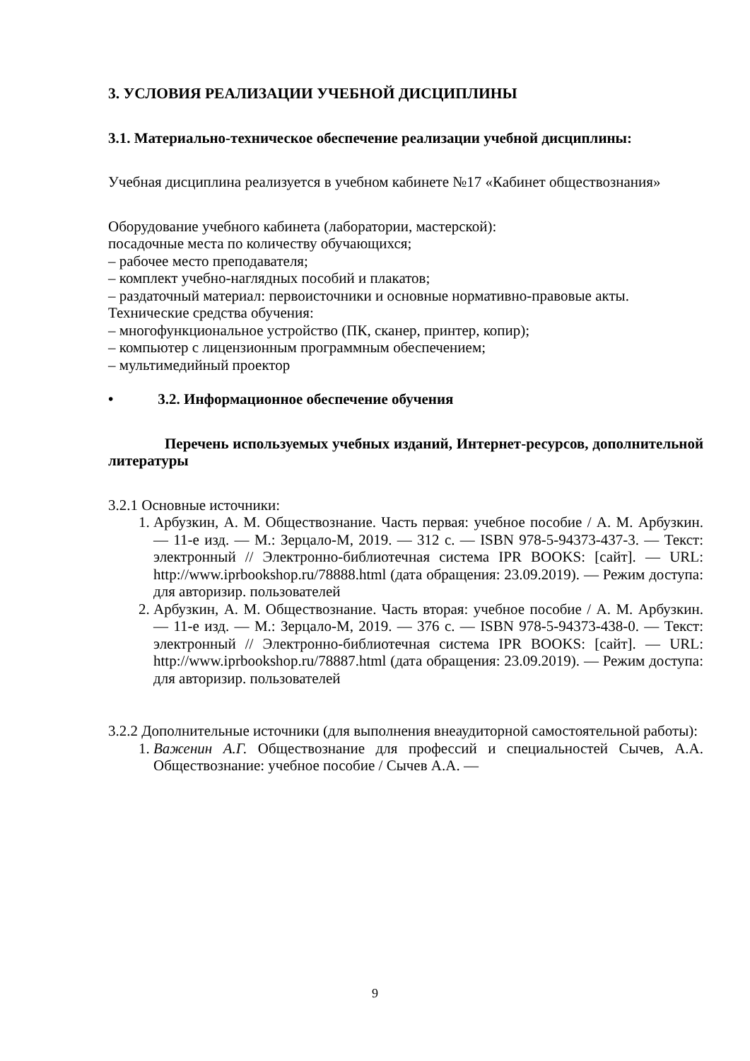3. УСЛОВИЯ РЕАЛИЗАЦИИ УЧЕБНОЙ ДИСЦИПЛИНЫ
3.1. Материально-техническое обеспечение реализации учебной дисциплины:
Учебная дисциплина реализуется в учебном кабинете №17 «Кабинет обществознания»
Оборудование учебного кабинета (лаборатории, мастерской):
посадочные места по количеству обучающихся;
– рабочее место преподавателя;
– комплект учебно-наглядных пособий и плакатов;
– раздаточный материал: первоисточники и основные нормативно-правовые акты.
Технические средства обучения:
– многофункциональное устройство (ПК, сканер, принтер, копир);
– компьютер с лицензионным программным обеспечением;
– мультимедийный проектор
• 3.2. Информационное обеспечение обучения
Перечень используемых учебных изданий, Интернет-ресурсов, дополнительной литературы
3.2.1 Основные источники:
1. Арбузкин, А. М. Обществознание. Часть первая: учебное пособие / А. М. Арбузкин. — 11-е изд. — М.: Зерцало-М, 2019. — 312 с. — ISBN 978-5-94373-437-3. — Текст: электронный // Электронно-библиотечная система IPR BOOKS: [сайт]. — URL: http://www.iprbookshop.ru/78888.html (дата обращения: 23.09.2019). — Режим доступа: для авторизир. пользователей
2. Арбузкин, А. М. Обществознание. Часть вторая: учебное пособие / А. М. Арбузкин. — 11-е изд. — М.: Зерцало-М, 2019. — 376 с. — ISBN 978-5-94373-438-0. — Текст: электронный // Электронно-библиотечная система IPR BOOKS: [сайт]. — URL: http://www.iprbookshop.ru/78887.html (дата обращения: 23.09.2019). — Режим доступа: для авторизир. пользователей
3.2.2 Дополнительные источники (для выполнения внеаудиторной самостоятельной работы):
1. Важенин А.Г. Обществознание для профессий и специальностей Сычев, А.А. Обществознание: учебное пособие / Сычев А.А. —
9